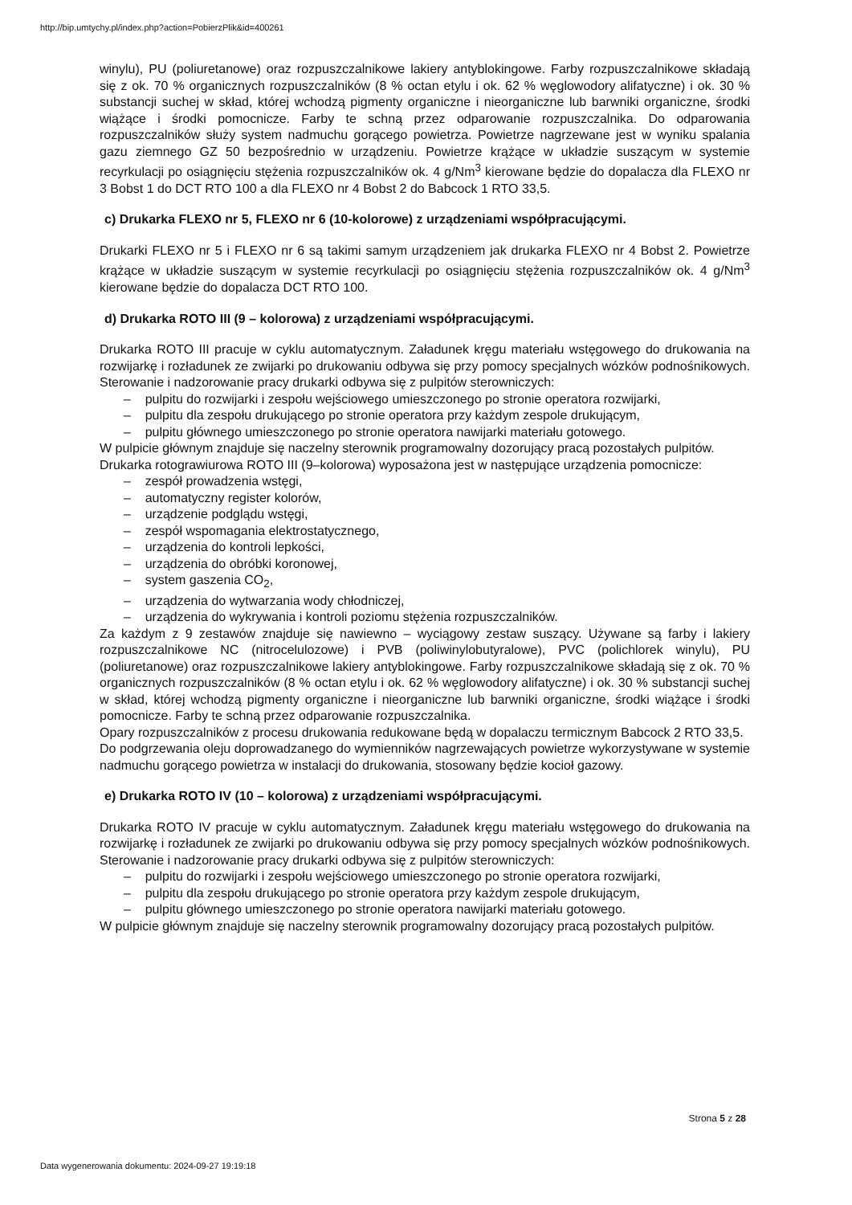http://bip.umtychy.pl/index.php?action=PobierzPlik&id=400261
winylu), PU (poliuretanowe) oraz rozpuszczalnikowe lakiery antyblokingowe. Farby rozpuszczalnikowe składają się z ok. 70 % organicznych rozpuszczalników (8 % octan etylu i ok. 62 % węglowodory alifatyczne) i ok. 30 % substancji suchej w skład, której wchodzą pigmenty organiczne i nieorganiczne lub barwniki organiczne, środki wiążące i środki pomocnicze. Farby te schną przez odparowanie rozpuszczalnika. Do odparowania rozpuszczalników służy system nadmuchu gorącego powietrza. Powietrze nagrzewane jest w wyniku spalania gazu ziemnego GZ 50 bezpośrednio w urządzeniu. Powietrze krążące w układzie suszącym w systemie recyrkulacji po osiągnięciu stężenia rozpuszczalników ok. 4 g/Nm<sup>3</sup> kierowane będzie do dopalacza dla FLEXO nr 3 Bobst 1 do DCT RTO 100 a dla FLEXO nr 4 Bobst 2 do Babcock 1 RTO 33,5.
c) Drukarka FLEXO nr 5, FLEXO nr 6 (10-kolorowe) z urządzeniami współpracującymi.
Drukarki FLEXO nr 5 i FLEXO nr 6 są takimi samym urządzeniem jak drukarka FLEXO nr 4 Bobst 2. Powietrze krążące w układzie suszącym w systemie recyrkulacji po osiągnięciu stężenia rozpuszczalników ok. 4 g/Nm<sup>3</sup> kierowane będzie do dopalacza DCT RTO 100.
d) Drukarka ROTO III (9 – kolorowa) z urządzeniami współpracującymi.
Drukarka ROTO III pracuje w cyklu automatycznym. Załadunek kręgu materiału wstęgowego do drukowania na rozwijarkę i rozładunek ze zwijarki po drukowaniu odbywa się przy pomocy specjalnych wózków podnośnikowych. Sterowanie i nadzorowanie pracy drukarki odbywa się z pulpitów sterowniczych:
– pulpitu do rozwijarki i zespołu wejściowego umieszczonego po stronie operatora rozwijarki,
– pulpitu dla zespołu drukującego po stronie operatora przy każdym zespole drukującym,
– pulpitu głównego umieszczonego po stronie operatora nawijarki materiału gotowego.
W pulpicie głównym znajduje się naczelny sterownik programowalny dozorujący pracą pozostałych pulpitów.
Drukarka rotograwiurowa ROTO III (9–kolorowa) wyposażona jest w następujące urządzenia pomocnicze:
– zespół prowadzenia wstęgi,
– automatyczny register kolorów,
– urządzenie podglądu wstęgi,
– zespół wspomagania elektrostatycznego,
– urządzenia do kontroli lepkości,
– urządzenia do obróbki koronowej,
– system gaszenia CO<sub>2</sub>,
– urządzenia do wytwarzania wody chłodniczej,
– urządzenia do wykrywania i kontroli poziomu stężenia rozpuszczalników.
Za każdym z 9 zestawów znajduje się nawiewno – wyciągowy zestaw suszący. Używane są farby i lakiery rozpuszczalnikowe NC (nitrocelulozowe) i PVB (poliwinylobutyralowe), PVC (polichlorek winylu), PU (poliuretanowe) oraz rozpuszczalnikowe lakiery antyblokingowe. Farby rozpuszczalnikowe składają się z ok. 70 % organicznych rozpuszczalników (8 % octan etylu i ok. 62 % węglowodory alifatyczne) i ok. 30 % substancji suchej w skład, której wchodzą pigmenty organiczne i nieorganiczne lub barwniki organiczne, środki wiążące i środki pomocnicze. Farby te schną przez odparowanie rozpuszczalnika.
Opary rozpuszczalników z procesu drukowania redukowane będą w dopalaczu termicznym Babcock 2 RTO 33,5.
Do podgrzewania oleju doprowadzanego do wymienników nagrzewających powietrze wykorzystywane w systemie nadmuchu gorącego powietrza w instalacji do drukowania, stosowany będzie kocioł gazowy.
e) Drukarka ROTO IV (10 – kolorowa) z urządzeniami współpracującymi.
Drukarka ROTO IV pracuje w cyklu automatycznym. Załadunek kręgu materiału wstęgowego do drukowania na rozwijarkę i rozładunek ze zwijarki po drukowaniu odbywa się przy pomocy specjalnych wózków podnośnikowych. Sterowanie i nadzorowanie pracy drukarki odbywa się z pulpitów sterowniczych:
– pulpitu do rozwijarki i zespołu wejściowego umieszczonego po stronie operatora rozwijarki,
– pulpitu dla zespołu drukującego po stronie operatora przy każdym zespole drukującym,
– pulpitu głównego umieszczonego po stronie operatora nawijarki materiału gotowego.
W pulpicie głównym znajduje się naczelny sterownik programowalny dozorujący pracą pozostałych pulpitów.
Strona 5 z 28
Data wygenerowania dokumentu: 2024-09-27 19:19:18